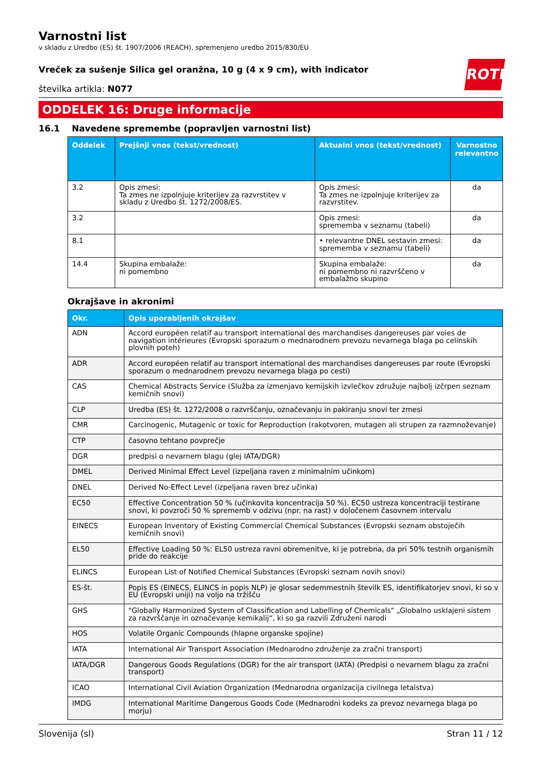ROTH
Varnostni list
v skladu z Uredbo (ES) št. 1907/2006 (REACH), spremenjeno uredbo 2015/830/EU
Vreček za sušenje Silica gel oranžna, 10 g (4 x 9 cm), with indicator
številka artikla: N077
ODDELEK 16: Druge informacije
16.1 Navedene spremembe (popravljen varnostni list)
| Oddelek | Prejšnji vnos (tekst/vrednost) | Aktualni vnos (tekst/vrednost) | Varnostno relevantno |
| --- | --- | --- | --- |
| 3.2 | Opis zmesi: Ta zmes ne izpolnjuje kriterijev za razvrstitev v skladu z Uredbo št. 1272/2008/ES. | Opis zmesi: Ta zmes ne izpolnjuje kriterijev za razvrstitev. | da |
| 3.2 | | Opis zmesi: sprememba v seznamu (tabeli) | da |
| 8.1 | | • relevantne DNEL sestavin zmesi: sprememba v seznamu (tabeli) | da |
| 14.4 | Skupina embalaže: ni pomembno | Skupina embalaže: ni pomembno ni razvrščeno v embalažno skupino | da |
Okrajšave in akronimi
| Okr. | Opis uporabljenih okrajšav |
| --- | --- |
| ADN | Accord européen relatif au transport international des marchandises dangereuses par voies de navigation intérieures (Evropski sporazum o mednarodnem prevozu nevarnega blaga po celinskih plovnih poteh) |
| ADR | Accord européen relatif au transport international des marchandises dangereuses par route (Evropski sporazum o mednarodnem prevozu nevarnega blaga po cesti) |
| CAS | Chemical Abstracts Service (Služba za izmenjavo kemijskih izvlečkov združuje najbolj izčrpen seznam kemičnih snovi) |
| CLP | Uredba (ES) št. 1272/2008 o razvrščanju, označevanju in pakiranju snovi ter zmesi |
| CMR | Carcinogenic, Mutagenic or toxic for Reproduction (rakotvoren, mutagen ali strupen za razmnoževanje) |
| CTP | časovno tehtano povprečje |
| DGR | predpisi o nevarnem blagu (glej IATA/DGR) |
| DMEL | Derived Minimal Effect Level (izpeljana raven z minimalnim učinkom) |
| DNEL | Derived No-Effect Level (izpeljana raven brez učinka) |
| EC50 | Effective Concentration 50 % (učinkovita koncentracija 50 %). EC50 ustreza koncentraciji testirane snovi, ki povzroči 50 % sprememb v odzivu (npr. na rast) v določenem časovnem intervalu |
| EINECS | European Inventory of Existing Commercial Chemical Substances (Evropski seznam obstoječih kemičnih snovi) |
| EL50 | Effective Loading 50 %: EL50 ustreza ravni obremenitve, ki je potrebna, da pri 50% testnih organismih pride do reakcije |
| ELINCS | European List of Notified Chemical Substances (Evropski seznam novih snovi) |
| ES-št. | Popis ES (EINECS, ELINCS in popis NLP) je glosar sedemmestnih številk ES, identifikatorjev snovi, ki so v EU (Evropski uniji) na voljo na tržišču |
| GHS | "Globally Harmonized System of Classification and Labelling of Chemicals" „Globalno usklajeni sistem za razvrščanje in označevanje kemikalij“, ki so ga razvili Združeni narodi |
| HOS | Volatile Organic Compounds (hlapne organske spojine) |
| IATA | International Air Transport Association (Mednarodno združenje za zračni transport) |
| IATA/DGR | Dangerous Goods Regulations (DGR) for the air transport (IATA) (Predpisi o nevarnem blagu za zračni transport) |
| ICAO | International Civil Aviation Organization (Mednarodna organizacija civilnega letalstva) |
| IMDG | International Maritime Dangerous Goods Code (Mednarodni kodeks za prevoz nevarnega blaga po morju) |
Slovenija (sl) Stran 11 / 12